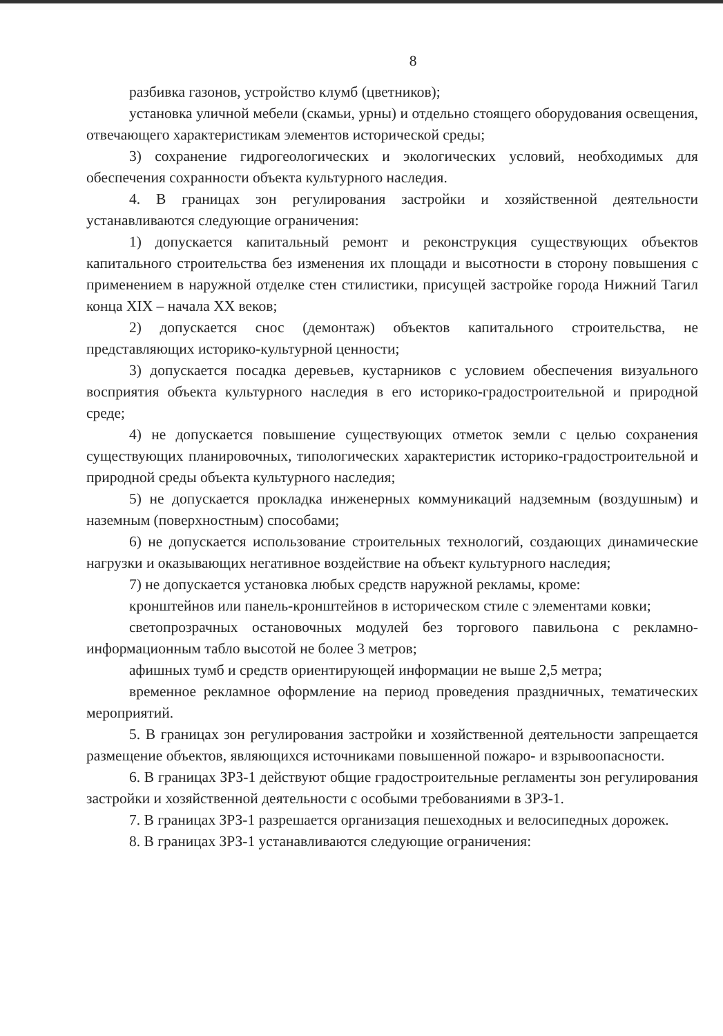8
разбивка газонов, устройство клумб (цветников);
установка уличной мебели (скамьи, урны) и отдельно стоящего оборудования освещения, отвечающего характеристикам элементов исторической среды;
3) сохранение гидрогеологических и экологических условий, необходимых для обеспечения сохранности объекта культурного наследия.
4. В границах зон регулирования застройки и хозяйственной деятельности устанавливаются следующие ограничения:
1) допускается капитальный ремонт и реконструкция существующих объектов капитального строительства без изменения их площади и высотности в сторону повышения с применением в наружной отделке стен стилистики, присущей застройке города Нижний Тагил конца XIX – начала XX веков;
2) допускается снос (демонтаж) объектов капитального строительства, не представляющих историко-культурной ценности;
3) допускается посадка деревьев, кустарников с условием обеспечения визуального восприятия объекта культурного наследия в его историко-градостроительной и природной среде;
4) не допускается повышение существующих отметок земли с целью сохранения существующих планировочных, типологических характеристик историко-градостроительной и природной среды объекта культурного наследия;
5) не допускается прокладка инженерных коммуникаций надземным (воздушным) и наземным (поверхностным) способами;
6) не допускается использование строительных технологий, создающих динамические нагрузки и оказывающих негативное воздействие на объект культурного наследия;
7) не допускается установка любых средств наружной рекламы, кроме:
кронштейнов или панель-кронштейнов в историческом стиле с элементами ковки;
светопрозрачных остановочных модулей без торгового павильона с рекламно-информационным табло высотой не более 3 метров;
афишных тумб и средств ориентирующей информации не выше 2,5 метра;
временное рекламное оформление на период проведения праздничных, тематических мероприятий.
5. В границах зон регулирования застройки и хозяйственной деятельности запрещается размещение объектов, являющихся источниками повышенной пожаро- и взрывоопасности.
6. В границах ЗРЗ-1 действуют общие градостроительные регламенты зон регулирования застройки и хозяйственной деятельности с особыми требованиями в ЗРЗ-1.
7. В границах ЗРЗ-1 разрешается организация пешеходных и велосипедных дорожек.
8. В границах ЗРЗ-1 устанавливаются следующие ограничения: